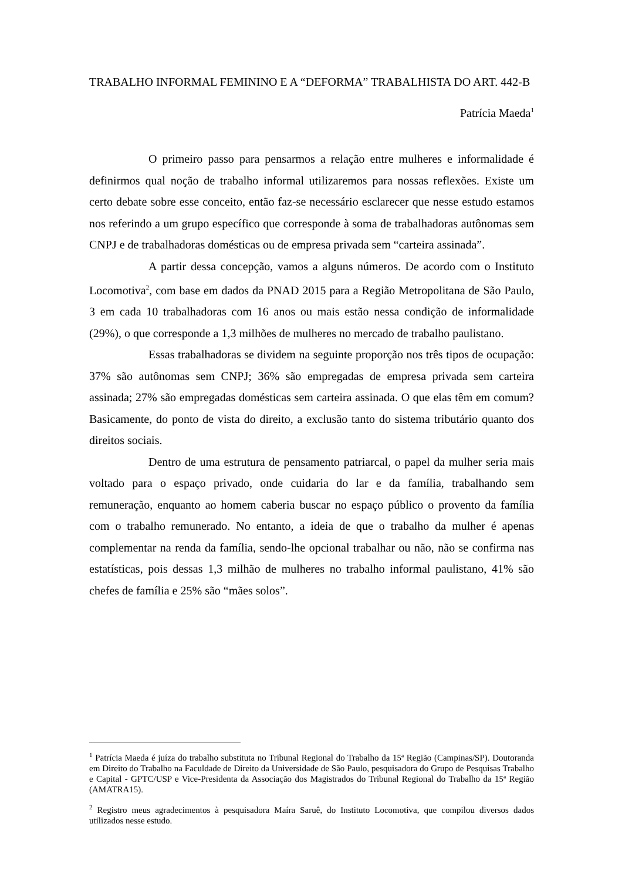TRABALHO INFORMAL FEMININO E A “DEFORMA” TRABALHISTA DO ART. 442-B
Patrícia Maeda<sup>1</sup>
O primeiro passo para pensarmos a relação entre mulheres e informalidade é definirmos qual noção de trabalho informal utilizaremos para nossas reflexões. Existe um certo debate sobre esse conceito, então faz-se necessário esclarecer que nesse estudo estamos nos referindo a um grupo específico que corresponde à soma de trabalhadoras autônomas sem CNPJ e de trabalhadoras domésticas ou de empresa privada sem “carteira assinada”.
A partir dessa concepção, vamos a alguns números. De acordo com o Instituto Locomotiva<sup>2</sup>, com base em dados da PNAD 2015 para a Região Metropolitana de São Paulo, 3 em cada 10 trabalhadoras com 16 anos ou mais estão nessa condição de informalidade (29%), o que corresponde a 1,3 milhões de mulheres no mercado de trabalho paulistano.
Essas trabalhadoras se dividem na seguinte proporção nos três tipos de ocupação: 37% são autônomas sem CNPJ; 36% são empregadas de empresa privada sem carteira assinada; 27% são empregadas domésticas sem carteira assinada. O que elas têm em comum? Basicamente, do ponto de vista do direito, a exclusão tanto do sistema tributário quanto dos direitos sociais.
Dentro de uma estrutura de pensamento patriarcal, o papel da mulher seria mais voltado para o espaço privado, onde cuidaria do lar e da família, trabalhando sem remuneração, enquanto ao homem caberia buscar no espaço público o provento da família com o trabalho remunerado. No entanto, a ideia de que o trabalho da mulher é apenas complementar na renda da família, sendo-lhe opcional trabalhar ou não, não se confirma nas estatísticas, pois dessas 1,3 milhão de mulheres no trabalho informal paulistano, 41% são chefes de família e 25% são “mães solos”.
<sup>1</sup> Patrícia Maeda é juíza do trabalho substituta no Tribunal Regional do Trabalho da 15ª Região (Campinas/SP). Doutoranda em Direito do Trabalho na Faculdade de Direito da Universidade de São Paulo, pesquisadora do Grupo de Pesquisas Trabalho e Capital - GPTC/USP e Vice-Presidenta da Associação dos Magistrados do Tribunal Regional do Trabalho da 15ª Região (AMATRA15).
<sup>2</sup> Registro meus agradecimentos à pesquisadora Maíra Saruê, do Instituto Locomotiva, que compilou diversos dados utilizados nesse estudo.